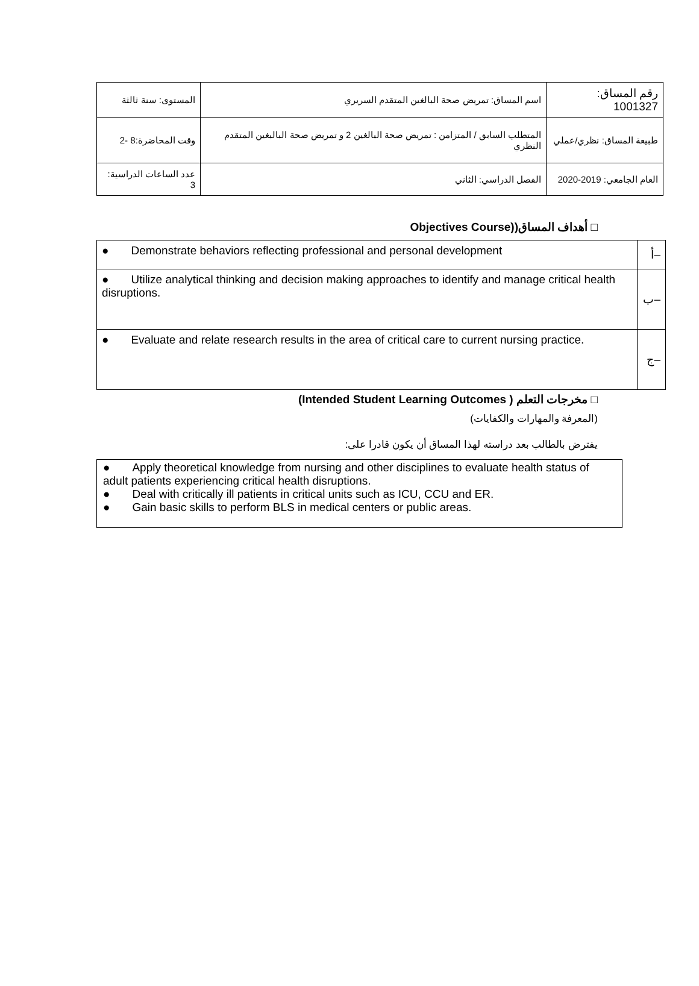| رقم المساق: 1001327 | اسم المساق: تمريض صحة البالغين المتقدم السريري | المستوى: سنة ثالثة |
| طبيعة المساق: نظري/عملي | المتطلب السابق / المتزامن : تمريض صحة البالغين 2 و تمريض صحة البالبغين المتقدم النظري | وقت المحاضرة:8 -2 |
| العام الجامعي: 2019-2020 | الفصل الدراسي: الثاني | عدد الساعات الدراسية: 3 |
□ أهداف المساق((Objectives Course
| ● Demonstrate behaviors reflecting professional and personal development | أ– |
| ● Utilize analytical thinking and decision making approaches to identify and manage critical health disruptions. | ب– |
| ● Evaluate and relate research results in the area of critical care to current nursing practice. | ج– |
□ مخرجات التعلم ( Intended Student Learning Outcomes)
(المعرفة والمهارات والكفايات)
يفترض بالطالب بعد دراسته لهذا المساق أن يكون قادرا على:
| ● Apply theoretical knowledge from nursing and other disciplines to evaluate health status of adult patients experiencing critical health disruptions. ● Deal with critically ill patients in critical units such as ICU, CCU and ER. ● Gain basic skills to perform BLS in medical centers or public areas. |